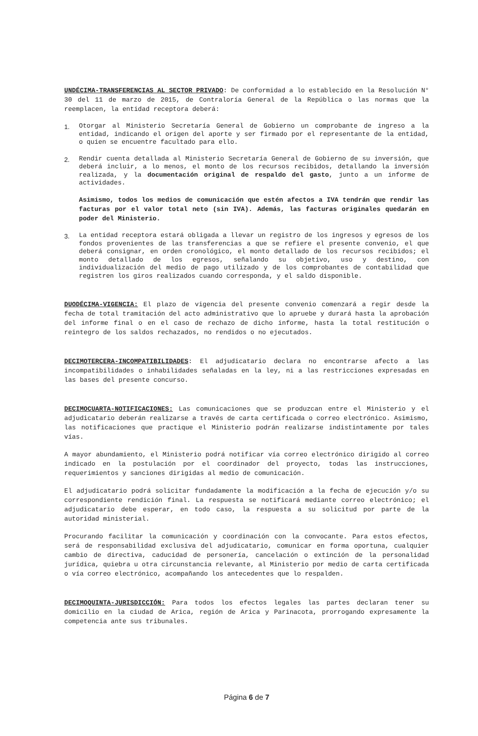UNDÉCIMA-TRANSFERENCIAS AL SECTOR PRIVADO: De conformidad a lo establecido en la Resolución N° 30 del 11 de marzo de 2015, de Contraloría General de la República o las normas que la reemplacen, la entidad receptora deberá:
1.
Otorgar al Ministerio Secretaría General de Gobierno un comprobante de ingreso a la entidad, indicando el origen del aporte y ser firmado por el representante de la entidad, o quien se encuentre facultado para ello.
2.
Rendir cuenta detallada al Ministerio Secretaría General de Gobierno de su inversión, que deberá incluir, a lo menos, el monto de los recursos recibidos, detallando la inversión realizada, y la documentación original de respaldo del gasto, junto a un informe de actividades.
Asimismo, todos los medios de comunicación que estén afectos a IVA tendrán que rendir las facturas por el valor total neto (sin IVA). Además, las facturas originales quedarán en poder del Ministerio.
3.
La entidad receptora estará obligada a llevar un registro de los ingresos y egresos de los fondos provenientes de las transferencias a que se refiere el presente convenio, el que deberá consignar, en orden cronológico, el monto detallado de los recursos recibidos; el monto detallado de los egresos, señalando su objetivo, uso y destino, con individualización del medio de pago utilizado y de los comprobantes de contabilidad que registren los giros realizados cuando corresponda, y el saldo disponible.
DUODÉCIMA-VIGENCIA: El plazo de vigencia del presente convenio comenzará a regir desde la fecha de total tramitación del acto administrativo que lo apruebe y durará hasta la aprobación del informe final o en el caso de rechazo de dicho informe, hasta la total restitución o reintegro de los saldos rechazados, no rendidos o no ejecutados.
DECIMOTERCERA-INCOMPATIBILIDADES: El adjudicatario declara no encontrarse afecto a las incompatibilidades o inhabilidades señaladas en la ley, ni a las restricciones expresadas en las bases del presente concurso.
DECIMOCUARTA-NOTIFICACIONES: Las comunicaciones que se produzcan entre el Ministerio y el adjudicatario deberán realizarse a través de carta certificada o correo electrónico. Asimismo, las notificaciones que practique el Ministerio podrán realizarse indistintamente por tales vías.
A mayor abundamiento, el Ministerio podrá notificar vía correo electrónico dirigido al correo indicado en la postulación por el coordinador del proyecto, todas las instrucciones, requerimientos y sanciones dirigidas al medio de comunicación.
El adjudicatario podrá solicitar fundadamente la modificación a la fecha de ejecución y/o su correspondiente rendición final. La respuesta se notificará mediante correo electrónico; el adjudicatario debe esperar, en todo caso, la respuesta a su solicitud por parte de la autoridad ministerial.
Procurando facilitar la comunicación y coordinación con la convocante. Para estos efectos, será de responsabilidad exclusiva del adjudicatario, comunicar en forma oportuna, cualquier cambio de directiva, caducidad de personería, cancelación o extinción de la personalidad jurídica, quiebra u otra circunstancia relevante, al Ministerio por medio de carta certificada o vía correo electrónico, acompañando los antecedentes que lo respalden.
DECIMOQUINTA-JURISDICCIÓN: Para todos los efectos legales las partes declaran tener su domicilio en la ciudad de Arica, región de Arica y Parinacota, prorrogando expresamente la competencia ante sus tribunales.
Página 6 de 7